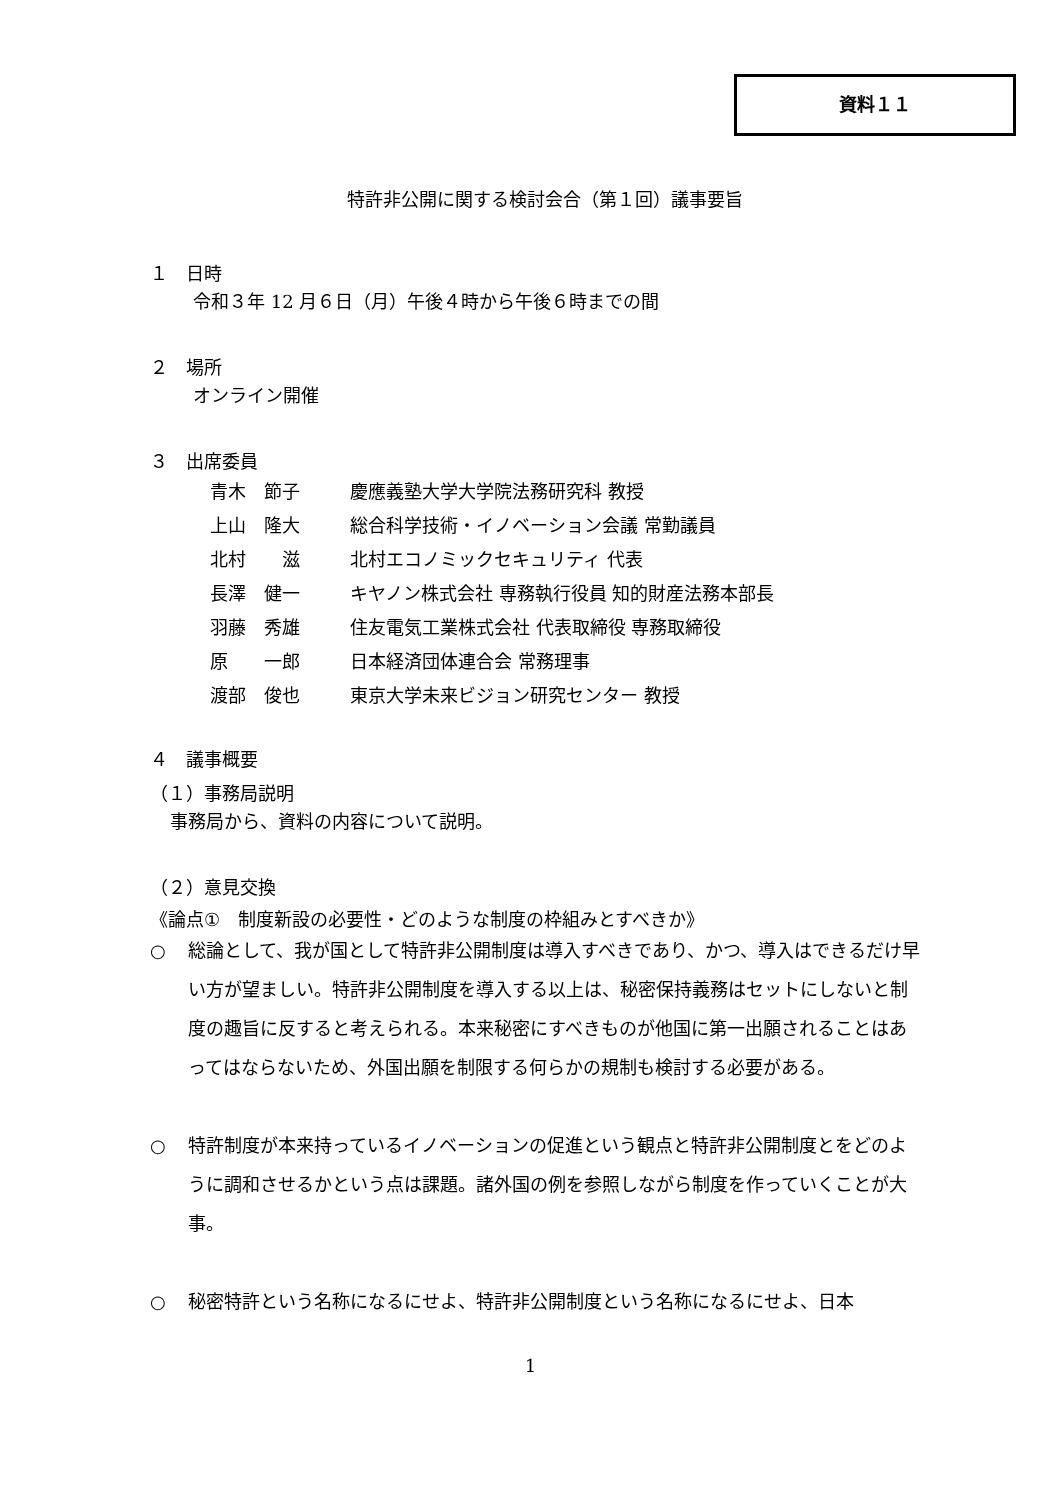資料１１
特許非公開に関する検討会合（第１回）議事要旨
１　日時
令和３年 12 月６日（月）午後４時から午後６時までの間
２　場所
オンライン開催
３　出席委員
| 青木 節子 | 慶應義塾大学大学院法務研究科 教授 |
| 上山 隆大 | 総合科学技術・イノベーション会議 常勤議員 |
| 北村 滋 | 北村エコノミックセキュリティ 代表 |
| 長澤 健一 | キヤノン株式会社 専務執行役員 知的財産法務本部長 |
| 羽藤 秀雄 | 住友電気工業株式会社 代表取締役 専務取締役 |
| 原 一郎 | 日本経済団体連合会 常務理事 |
| 渡部 俊也 | 東京大学未来ビジョン研究センター 教授 |
４　議事概要
（１）事務局説明
事務局から、資料の内容について説明。
（２）意見交換
《論点①　制度新設の必要性・どのような制度の枠組みとすべきか》
○ 総論として、我が国として特許非公開制度は導入すべきであり、かつ、導入はできるだけ早い方が望ましい。特許非公開制度を導入する以上は、秘密保持義務はセットにしないと制度の趣旨に反すると考えられる。本来秘密にすべきものが他国に第一出願されることはあってはならないため、外国出願を制限する何らかの規制も検討する必要がある。
○ 特許制度が本来持っているイノベーションの促進という観点と特許非公開制度とをどのように調和させるかという点は課題。諸外国の例を参照しながら制度を作っていくことが大事。
○ 秘密特許という名称になるにせよ、特許非公開制度という名称になるにせよ、日本
1